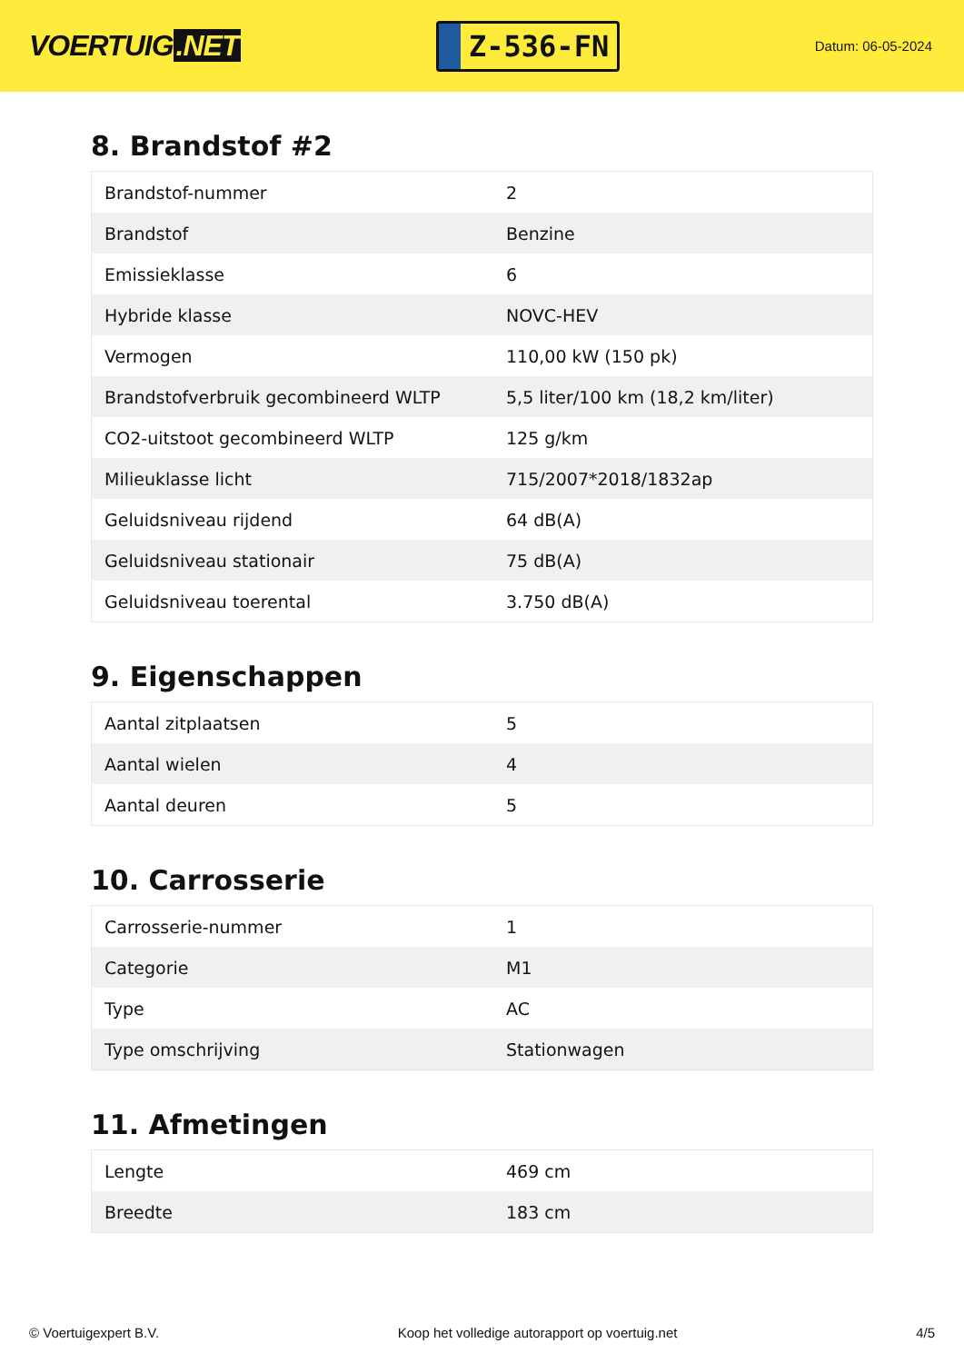VOERTUIG.NET
Z-536-FN
Datum: 06-05-2024
8. Brandstof #2
| Brandstof-nummer | 2 |
| Brandstof | Benzine |
| Emissieklasse | 6 |
| Hybride klasse | NOVC-HEV |
| Vermogen | 110,00 kW (150 pk) |
| Brandstofverbruik gecombineerd WLTP | 5,5 liter/100 km (18,2 km/liter) |
| CO2-uitstoot gecombineerd WLTP | 125 g/km |
| Milieuklasse licht | 715/2007*2018/1832ap |
| Geluidsniveau rijdend | 64 dB(A) |
| Geluidsniveau stationair | 75 dB(A) |
| Geluidsniveau toerental | 3.750 dB(A) |
9. Eigenschappen
| Aantal zitplaatsen | 5 |
| Aantal wielen | 4 |
| Aantal deuren | 5 |
10. Carrosserie
| Carrosserie-nummer | 1 |
| Categorie | M1 |
| Type | AC |
| Type omschrijving | Stationwagen |
11. Afmetingen
| Lengte | 469 cm |
| Breedte | 183 cm |
© Voertuigexpert B.V. Koop het volledige autorapport op voertuig.net 4/5